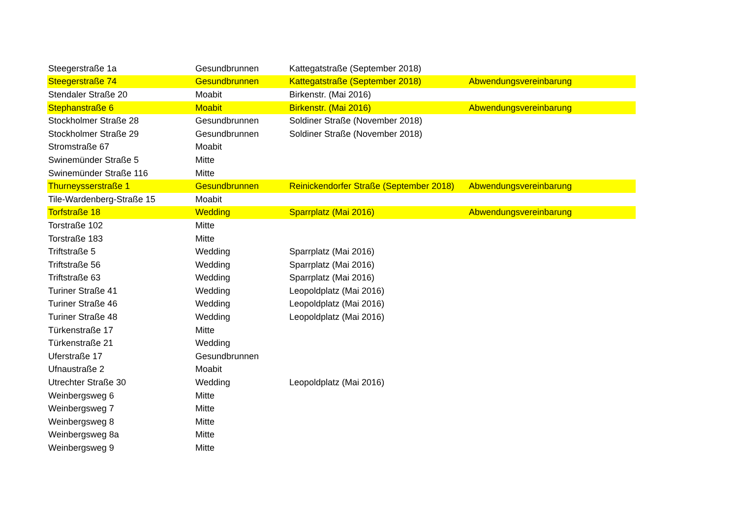| Steegerstraße 1a | Gesundbrunnen | Kattegatstraße (September 2018) | |
| Steegerstraße 74 | Gesundbrunnen | Kattegatstraße (September 2018) | Abwendungsvereinbarung |
| Stendaler Straße 20 | Moabit | Birkenstr. (Mai 2016) | |
| Stephanstraße 6 | Moabit | Birkenstr. (Mai 2016) | Abwendungsvereinbarung |
| Stockholmer Straße 28 | Gesundbrunnen | Soldiner Straße (November 2018) | |
| Stockholmer Straße 29 | Gesundbrunnen | Soldiner Straße (November 2018) | |
| Stromstraße 67 | Moabit | | |
| Swinemünder Straße 5 | Mitte | | |
| Swinemünder Straße 116 | Mitte | | |
| Thurneysserstraße 1 | Gesundbrunnen | Reinickendorfer Straße (September 2018) | Abwendungsvereinbarung |
| Tile-Wardenberg-Straße 15 | Moabit | | |
| Torfstraße 18 | Wedding | Sparrplatz (Mai 2016) | Abwendungsvereinbarung |
| Torstraße 102 | Mitte | | |
| Torstraße 183 | Mitte | | |
| Triftstraße 5 | Wedding | Sparrplatz (Mai 2016) | |
| Triftstraße 56 | Wedding | Sparrplatz (Mai 2016) | |
| Triftstraße 63 | Wedding | Sparrplatz (Mai 2016) | |
| Turiner Straße 41 | Wedding | Leopoldplatz (Mai 2016) | |
| Turiner Straße 46 | Wedding | Leopoldplatz (Mai 2016) | |
| Turiner Straße 48 | Wedding | Leopoldplatz (Mai 2016) | |
| Türkenstraße 17 | Mitte | | |
| Türkenstraße 21 | Wedding | | |
| Uferstraße 17 | Gesundbrunnen | | |
| Ufnaustraße 2 | Moabit | | |
| Utrechter Straße 30 | Wedding | Leopoldplatz (Mai 2016) | |
| Weinbergsweg 6 | Mitte | | |
| Weinbergsweg 7 | Mitte | | |
| Weinbergsweg 8 | Mitte | | |
| Weinbergsweg 8a | Mitte | | |
| Weinbergsweg 9 | Mitte | | |